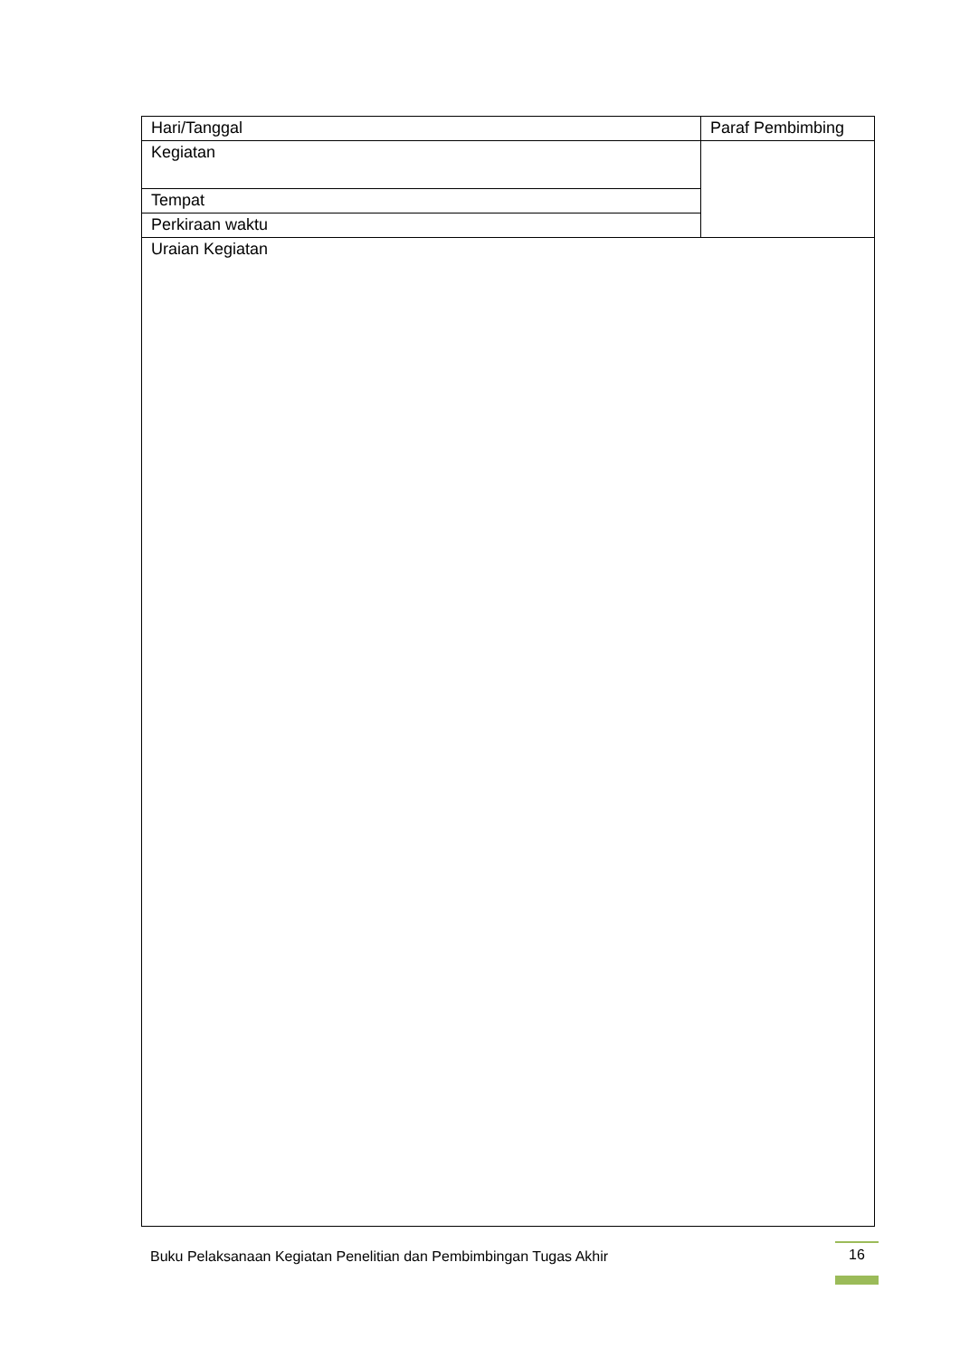| Hari/Tanggal | Paraf Pembimbing |
| Kegiatan | |
| Tempat | |
| Perkiraan waktu | |
| Uraian Kegiatan | |
Buku Pelaksanaan Kegiatan Penelitian dan Pembimbingan Tugas Akhir
16